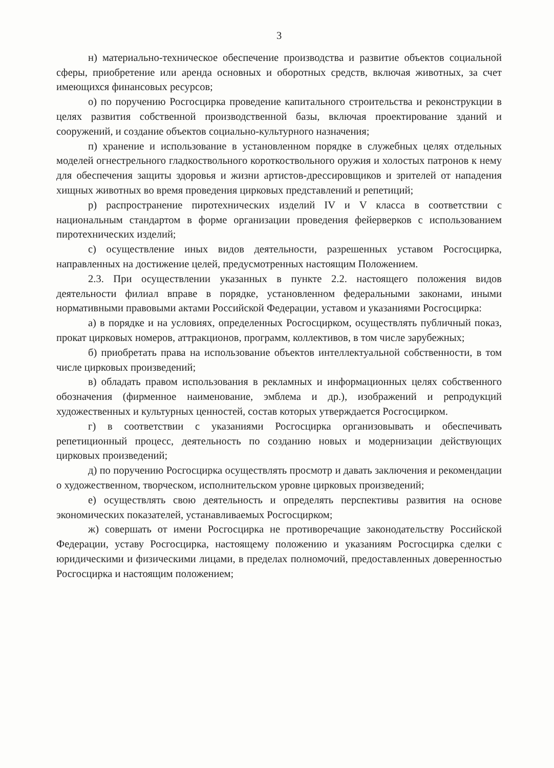3
н) материально-техническое обеспечение производства и развитие объектов социальной сферы, приобретение или аренда основных и оборотных средств, включая животных, за счет имеющихся финансовых ресурсов;
о) по поручению Росгосцирка проведение капитального строительства и реконструкции в целях развития собственной производственной базы, включая проектирование зданий и сооружений, и создание объектов социально-культурного назначения;
п) хранение и использование в установленном порядке в служебных целях отдельных моделей огнестрельного гладкоствольного короткоствольного оружия и холостых патронов к нему для обеспечения защиты здоровья и жизни артистов-дрессировщиков и зрителей от нападения хищных животных во время проведения цирковых представлений и репетиций;
р) распространение пиротехнических изделий IV и V класса в соответствии с национальным стандартом в форме организации проведения фейерверков с использованием пиротехнических изделий;
с) осуществление иных видов деятельности, разрешенных уставом Росгосцирка, направленных на достижение целей, предусмотренных настоящим Положением.
2.3. При осуществлении указанных в пункте 2.2. настоящего положения видов деятельности филиал вправе в порядке, установленном федеральными законами, иными нормативными правовыми актами Российской Федерации, уставом и указаниями Росгосцирка:
а) в порядке и на условиях, определенных Росгосцирком, осуществлять публичный показ, прокат цирковых номеров, аттракционов, программ, коллективов, в том числе зарубежных;
б) приобретать права на использование объектов интеллектуальной собственности, в том числе цирковых произведений;
в) обладать правом использования в рекламных и информационных целях собственного обозначения (фирменное наименование, эмблема и др.), изображений и репродукций художественных и культурных ценностей, состав которых утверждается Росгосцирком.
г) в соответствии с указаниями Росгосцирка организовывать и обеспечивать репетиционный процесс, деятельность по созданию новых и модернизации действующих цирковых произведений;
д) по поручению Росгосцирка осуществлять просмотр и давать заключения и рекомендации о художественном, творческом, исполнительском уровне цирковых произведений;
е) осуществлять свою деятельность и определять перспективы развития на основе экономических показателей, устанавливаемых Росгосцирком;
ж) совершать от имени Росгосцирка не противоречащие законодательству Российской Федерации, уставу Росгосцирка, настоящему положению и указаниям Росгосцирка сделки с юридическими и физическими лицами, в пределах полномочий, предоставленных доверенностью Росгосцирка и настоящим положением;